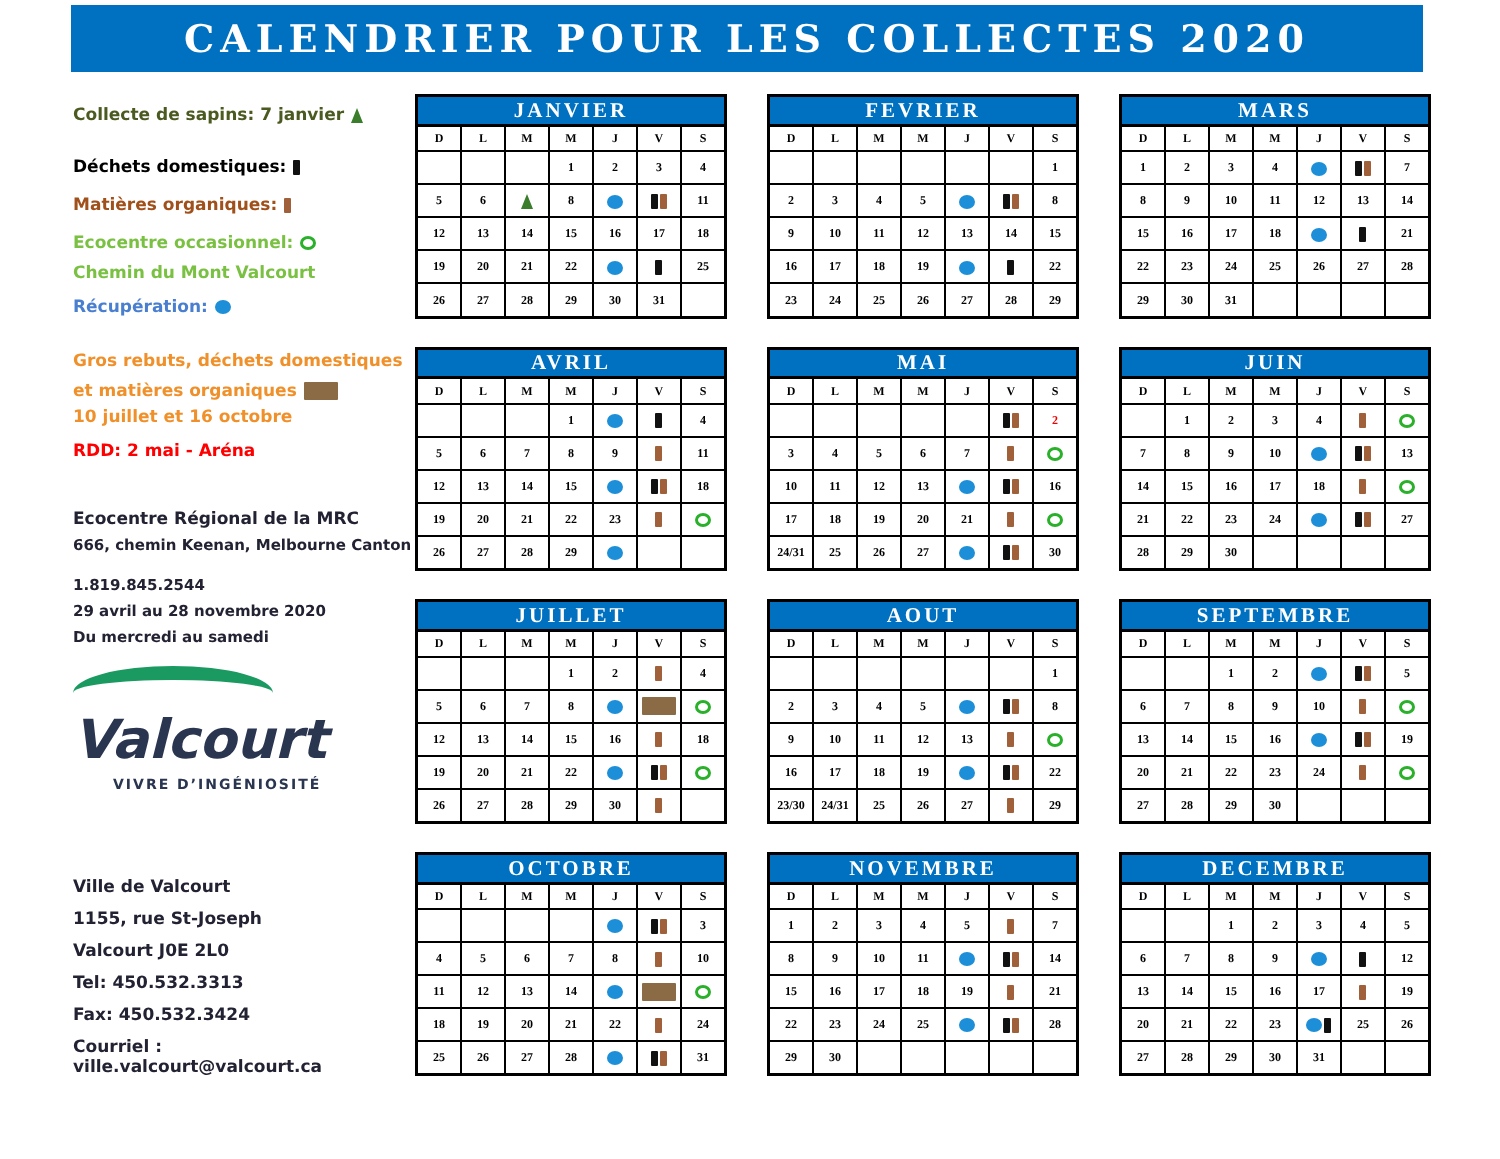CALENDRIER POUR LES COLLECTES 2020
Collecte de sapins: 7 janvier
Déchets domestiques:
Matières organiques:
Ecocentre occasionnel:
Chemin du Mont Valcourt
Récupération:
Gros rebuts, déchets domestiques
et matières organiques
10 juillet et 16 octobre
RDD: 2 mai - Aréna
Ecocentre Régional de la MRC
666, chemin Keenan, Melbourne Canton
1.819.845.2544
29 avril au 28 novembre 2020
Du mercredi au samedi
Valcourt
VIVRE D’INGÉNIOSITÉ
Ville de Valcourt
1155, rue St-Joseph
Valcourt J0E 2L0
Tel: 450.532.3313
Fax: 450.532.3424
Courriel : ville.valcourt@valcourt.ca
| JANVIER | | | | | | |
| --- | --- | --- | --- | --- | --- | --- |
| D | L | M | M | J | V | S |
| | | | 1 | 2 | 3 | 4 |
| 5 | 6 | | 8 | | | 11 |
| 12 | 13 | 14 | 15 | 16 | 17 | 18 |
| 19 | 20 | 21 | 22 | | | 25 |
| 26 | 27 | 28 | 29 | 30 | 31 | |
| FEVRIER | | | | | | |
| --- | --- | --- | --- | --- | --- | --- |
| D | L | M | M | J | V | S |
| | | | | | | 1 |
| 2 | 3 | 4 | 5 | | | 8 |
| 9 | 10 | 11 | 12 | 13 | 14 | 15 |
| 16 | 17 | 18 | 19 | | | 22 |
| 23 | 24 | 25 | 26 | 27 | 28 | 29 |
| MARS | | | | | | |
| --- | --- | --- | --- | --- | --- | --- |
| D | L | M | M | J | V | S |
| 1 | 2 | 3 | 4 | | | 7 |
| 8 | 9 | 10 | 11 | 12 | 13 | 14 |
| 15 | 16 | 17 | 18 | | | 21 |
| 22 | 23 | 24 | 25 | 26 | 27 | 28 |
| 29 | 30 | 31 | | | | |
| AVRIL | | | | | | |
| --- | --- | --- | --- | --- | --- | --- |
| D | L | M | M | J | V | S |
| | | | 1 | | | 4 |
| 5 | 6 | 7 | 8 | 9 | | 11 |
| 12 | 13 | 14 | 15 | | | 18 |
| 19 | 20 | 21 | 22 | 23 | | |
| 26 | 27 | 28 | 29 | | | |
| MAI | | | | | | |
| --- | --- | --- | --- | --- | --- | --- |
| D | L | M | M | J | V | S |
| | | | | | | 2 |
| 3 | 4 | 5 | 6 | 7 | | |
| 10 | 11 | 12 | 13 | | | 16 |
| 17 | 18 | 19 | 20 | 21 | | |
| 24/31 | 25 | 26 | 27 | | | 30 |
| JUIN | | | | | | |
| --- | --- | --- | --- | --- | --- | --- |
| D | L | M | M | J | V | S |
| | 1 | 2 | 3 | 4 | | |
| 7 | 8 | 9 | 10 | | | 13 |
| 14 | 15 | 16 | 17 | 18 | | |
| 21 | 22 | 23 | 24 | | | 27 |
| 28 | 29 | 30 | | | | |
| JUILLET | | | | | | |
| --- | --- | --- | --- | --- | --- | --- |
| D | L | M | M | J | V | S |
| | | | 1 | 2 | | 4 |
| 5 | 6 | 7 | 8 | | | |
| 12 | 13 | 14 | 15 | 16 | | 18 |
| 19 | 20 | 21 | 22 | | | |
| 26 | 27 | 28 | 29 | 30 | | |
| AOUT | | | | | | |
| --- | --- | --- | --- | --- | --- | --- |
| D | L | M | M | J | V | S |
| | | | | | | 1 |
| 2 | 3 | 4 | 5 | | | 8 |
| 9 | 10 | 11 | 12 | 13 | | |
| 16 | 17 | 18 | 19 | | | 22 |
| 23/30 | 24/31 | 25 | 26 | 27 | | 29 |
| SEPTEMBRE | | | | | | |
| --- | --- | --- | --- | --- | --- | --- |
| D | L | M | M | J | V | S |
| | | 1 | 2 | | | 5 |
| 6 | 7 | 8 | 9 | 10 | | |
| 13 | 14 | 15 | 16 | | | 19 |
| 20 | 21 | 22 | 23 | 24 | | |
| 27 | 28 | 29 | 30 | | | |
| OCTOBRE | | | | | | |
| --- | --- | --- | --- | --- | --- | --- |
| D | L | M | M | J | V | S |
| | | | | | | 3 |
| 4 | 5 | 6 | 7 | 8 | | 10 |
| 11 | 12 | 13 | 14 | | | |
| 18 | 19 | 20 | 21 | 22 | | 24 |
| 25 | 26 | 27 | 28 | | | 31 |
| NOVEMBRE | | | | | | |
| --- | --- | --- | --- | --- | --- | --- |
| D | L | M | M | J | V | S |
| 1 | 2 | 3 | 4 | 5 | | 7 |
| 8 | 9 | 10 | 11 | | | 14 |
| 15 | 16 | 17 | 18 | 19 | | 21 |
| 22 | 23 | 24 | 25 | | | 28 |
| 29 | 30 | | | | | |
| DECEMBRE | | | | | | |
| --- | --- | --- | --- | --- | --- | --- |
| D | L | M | M | J | V | S |
| | | 1 | 2 | 3 | 4 | 5 |
| 6 | 7 | 8 | 9 | | | 12 |
| 13 | 14 | 15 | 16 | 17 | | 19 |
| 20 | 21 | 22 | 23 | | 25 | 26 |
| 27 | 28 | 29 | 30 | 31 | | |